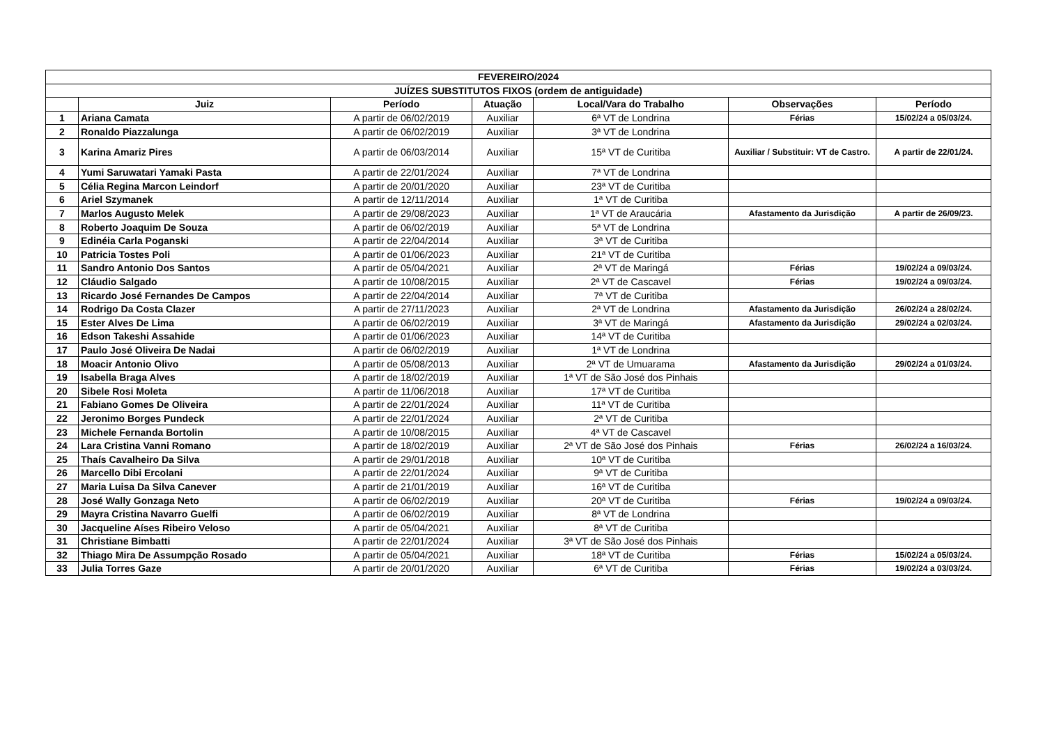| FEVEREIRO/2024 | | | | | | |
| --- | --- | --- | --- | --- | --- | --- |
| JUÍZES SUBSTITUTOS FIXOS (ordem de antiguidade) | | | | | | |
| | Juiz | Período | Atuação | Local/Vara do Trabalho | Observações | Período |
| 1 | Ariana Camata | A partir de 06/02/2019 | Auxiliar | 6ª VT de Londrina | Férias | 15/02/24 a 05/03/24. |
| 2 | Ronaldo Piazzalunga | A partir de 06/02/2019 | Auxiliar | 3ª VT de Londrina | | |
| 3 | Karina Amariz Pires | A partir de 06/03/2014 | Auxiliar | 15ª VT de Curitiba | Auxiliar / Substituir: VT de Castro. | A partir de 22/01/24. |
| 4 | Yumi Saruwatari Yamaki Pasta | A partir de 22/01/2024 | Auxiliar | 7ª VT de Londrina | | |
| 5 | Célia Regina Marcon Leindorf | A partir de 20/01/2020 | Auxiliar | 23ª VT de Curitiba | | |
| 6 | Ariel Szymanek | A partir de 12/11/2014 | Auxiliar | 1ª VT de Curitiba | | |
| 7 | Marlos Augusto Melek | A partir de 29/08/2023 | Auxiliar | 1ª VT de Araucária | Afastamento da Jurisdição | A partir de 26/09/23. |
| 8 | Roberto Joaquim De Souza | A partir de 06/02/2019 | Auxiliar | 5ª VT de Londrina | | |
| 9 | Edinéia Carla Poganski | A partir de 22/04/2014 | Auxiliar | 3ª VT de Curitiba | | |
| 10 | Patricia Tostes Poli | A partir de 01/06/2023 | Auxiliar | 21ª VT de Curitiba | | |
| 11 | Sandro Antonio Dos Santos | A partir de 05/04/2021 | Auxiliar | 2ª VT de Maringá | Férias | 19/02/24 a 09/03/24. |
| 12 | Cláudio Salgado | A partir de 10/08/2015 | Auxiliar | 2ª VT de Cascavel | Férias | 19/02/24 a 09/03/24. |
| 13 | Ricardo José Fernandes De Campos | A partir de 22/04/2014 | Auxiliar | 7ª VT de Curitiba | | |
| 14 | Rodrigo Da Costa Clazer | A partir de 27/11/2023 | Auxiliar | 2ª VT de Londrina | Afastamento da Jurisdição | 26/02/24 a 28/02/24. |
| 15 | Ester Alves De Lima | A partir de 06/02/2019 | Auxiliar | 3ª VT de Maringá | Afastamento da Jurisdição | 29/02/24 a 02/03/24. |
| 16 | Edson Takeshi Assahide | A partir de 01/06/2023 | Auxiliar | 14ª VT de Curitiba | | |
| 17 | Paulo José Oliveira De Nadai | A partir de 06/02/2019 | Auxiliar | 1ª VT de Londrina | | |
| 18 | Moacir Antonio Olivo | A partir de 05/08/2013 | Auxiliar | 2ª VT de Umuarama | Afastamento da Jurisdição | 29/02/24 a 01/03/24. |
| 19 | Isabella Braga Alves | A partir de 18/02/2019 | Auxiliar | 1ª VT de São José dos Pinhais | | |
| 20 | Sibele Rosi Moleta | A partir de 11/06/2018 | Auxiliar | 17ª VT de Curitiba | | |
| 21 | Fabiano Gomes De Oliveira | A partir de 22/01/2024 | Auxiliar | 11ª VT de Curitiba | | |
| 22 | Jeronimo Borges Pundeck | A partir de 22/01/2024 | Auxiliar | 2ª VT de Curitiba | | |
| 23 | Michele Fernanda Bortolin | A partir de 10/08/2015 | Auxiliar | 4ª VT de Cascavel | | |
| 24 | Lara Cristina Vanni Romano | A partir de 18/02/2019 | Auxiliar | 2ª VT de São José dos Pinhais | Férias | 26/02/24 a 16/03/24. |
| 25 | Thaís Cavalheiro Da Silva | A partir de 29/01/2018 | Auxiliar | 10ª VT de Curitiba | | |
| 26 | Marcello Dibi Ercolani | A partir de 22/01/2024 | Auxiliar | 9ª VT de Curitiba | | |
| 27 | Maria Luisa Da Silva Canever | A partir de 21/01/2019 | Auxiliar | 16ª VT de Curitiba | | |
| 28 | José Wally Gonzaga Neto | A partir de 06/02/2019 | Auxiliar | 20ª VT de Curitiba | Férias | 19/02/24 a 09/03/24. |
| 29 | Mayra Cristina Navarro Guelfi | A partir de 06/02/2019 | Auxiliar | 8ª VT de Londrina | | |
| 30 | Jacqueline Aíses Ribeiro Veloso | A partir de 05/04/2021 | Auxiliar | 8ª VT de Curitiba | | |
| 31 | Christiane Bimbatti | A partir de 22/01/2024 | Auxiliar | 3ª VT de São José dos Pinhais | | |
| 32 | Thiago Mira De Assumpção Rosado | A partir de 05/04/2021 | Auxiliar | 18ª VT de Curitiba | Férias | 15/02/24 a 05/03/24. |
| 33 | Julia Torres Gaze | A partir de 20/01/2020 | Auxiliar | 6ª VT de Curitiba | Férias | 19/02/24 a 03/03/24. |